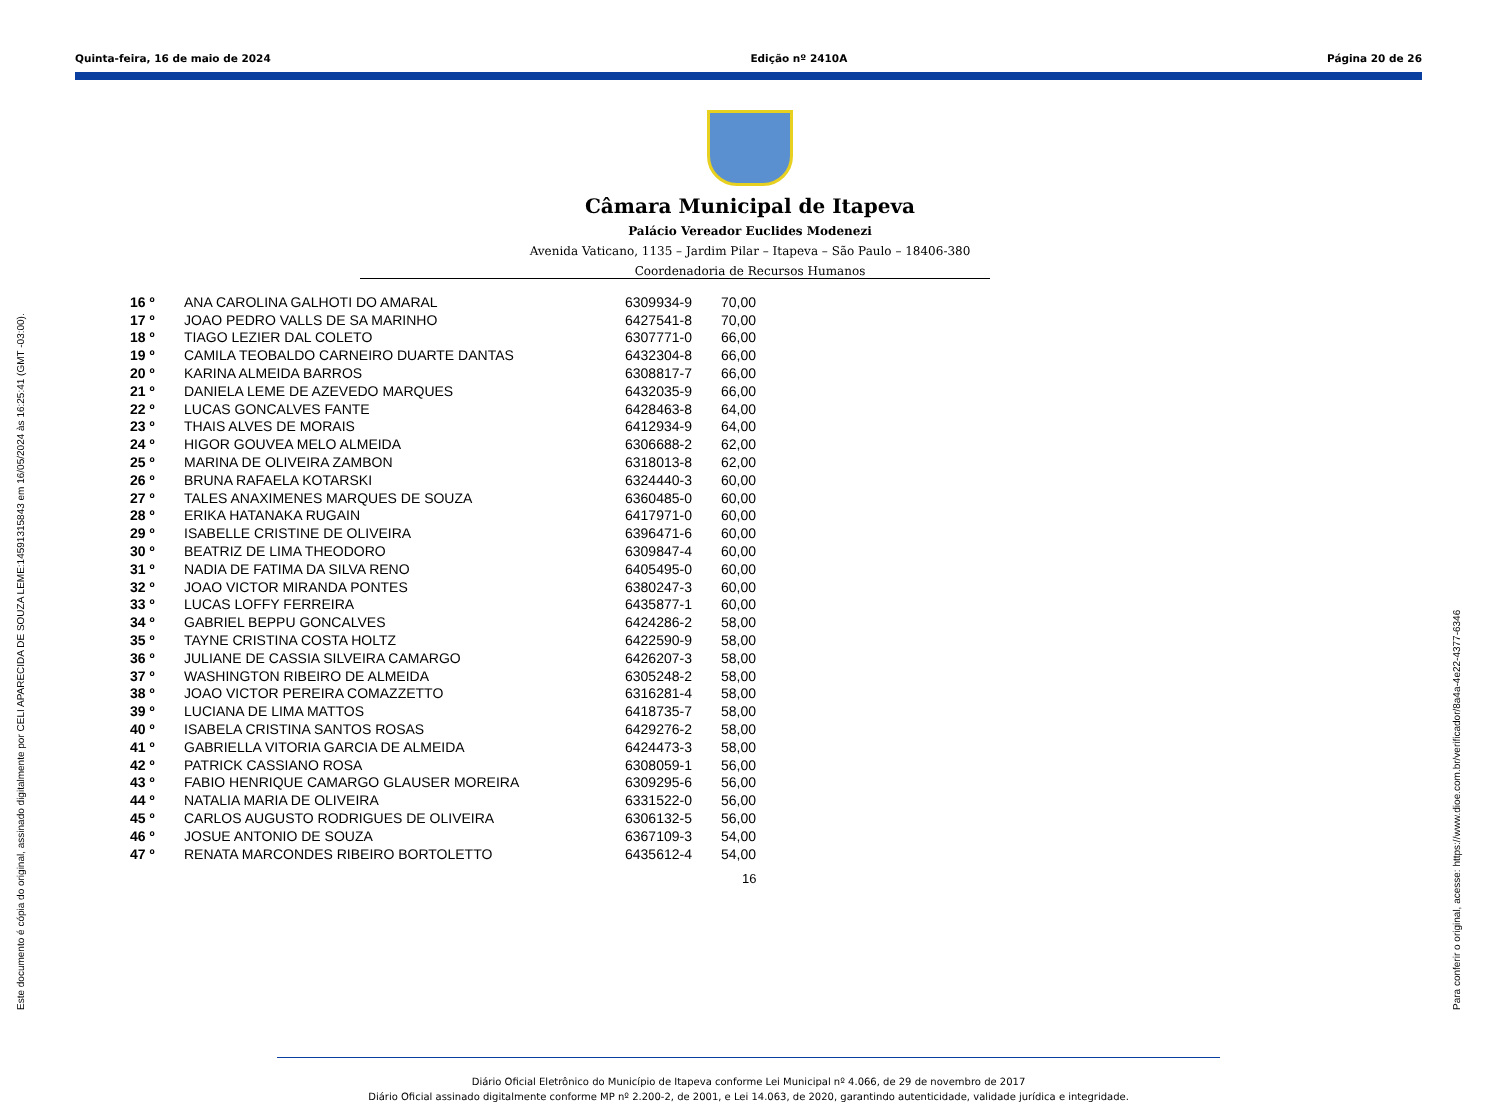Quinta-feira, 16 de maio de 2024 Edição nº 2410A Página 20 de 26
Câmara Municipal de Itapeva
Palácio Vereador Euclides Modenezi
Avenida Vaticano, 1135 – Jardim Pilar – Itapeva – São Paulo – 18406-380
Coordenadoria de Recursos Humanos
| 16 º | ANA CAROLINA GALHOTI DO AMARAL | 6309934-9 | 70,00 |
| 17 º | JOAO PEDRO VALLS DE SA MARINHO | 6427541-8 | 70,00 |
| 18 º | TIAGO LEZIER DAL COLETO | 6307771-0 | 66,00 |
| 19 º | CAMILA TEOBALDO CARNEIRO DUARTE DANTAS | 6432304-8 | 66,00 |
| 20 º | KARINA ALMEIDA BARROS | 6308817-7 | 66,00 |
| 21 º | DANIELA LEME DE AZEVEDO MARQUES | 6432035-9 | 66,00 |
| 22 º | LUCAS GONCALVES FANTE | 6428463-8 | 64,00 |
| 23 º | THAIS ALVES DE MORAIS | 6412934-9 | 64,00 |
| 24 º | HIGOR GOUVEA MELO ALMEIDA | 6306688-2 | 62,00 |
| 25 º | MARINA DE OLIVEIRA ZAMBON | 6318013-8 | 62,00 |
| 26 º | BRUNA RAFAELA KOTARSKI | 6324440-3 | 60,00 |
| 27 º | TALES ANAXIMENES MARQUES DE SOUZA | 6360485-0 | 60,00 |
| 28 º | ERIKA HATANAKA RUGAIN | 6417971-0 | 60,00 |
| 29 º | ISABELLE CRISTINE DE OLIVEIRA | 6396471-6 | 60,00 |
| 30 º | BEATRIZ DE LIMA THEODORO | 6309847-4 | 60,00 |
| 31 º | NADIA DE FATIMA DA SILVA RENO | 6405495-0 | 60,00 |
| 32 º | JOAO VICTOR MIRANDA PONTES | 6380247-3 | 60,00 |
| 33 º | LUCAS LOFFY FERREIRA | 6435877-1 | 60,00 |
| 34 º | GABRIEL BEPPU GONCALVES | 6424286-2 | 58,00 |
| 35 º | TAYNE CRISTINA COSTA HOLTZ | 6422590-9 | 58,00 |
| 36 º | JULIANE DE CASSIA SILVEIRA CAMARGO | 6426207-3 | 58,00 |
| 37 º | WASHINGTON RIBEIRO DE ALMEIDA | 6305248-2 | 58,00 |
| 38 º | JOAO VICTOR PEREIRA COMAZZETTO | 6316281-4 | 58,00 |
| 39 º | LUCIANA DE LIMA MATTOS | 6418735-7 | 58,00 |
| 40 º | ISABELA CRISTINA SANTOS ROSAS | 6429276-2 | 58,00 |
| 41 º | GABRIELLA VITORIA GARCIA DE ALMEIDA | 6424473-3 | 58,00 |
| 42 º | PATRICK CASSIANO ROSA | 6308059-1 | 56,00 |
| 43 º | FABIO HENRIQUE CAMARGO GLAUSER MOREIRA | 6309295-6 | 56,00 |
| 44 º | NATALIA MARIA DE OLIVEIRA | 6331522-0 | 56,00 |
| 45 º | CARLOS AUGUSTO RODRIGUES DE OLIVEIRA | 6306132-5 | 56,00 |
| 46 º | JOSUE ANTONIO DE SOUZA | 6367109-3 | 54,00 |
| 47 º | RENATA MARCONDES RIBEIRO BORTOLETTO | 6435612-4 | 54,00 |
16
Este documento é cópia do original, assinado digitalmente por CELI APARECIDA DE SOUZA LEME:14591315843 em 16/05/2024 às 16:25:41 (GMT -03:00). Para conferir o original, acesse: https://www.dioe.com.br/verificador/8a4a-4e22-4377-6346
Diário Oficial Eletrônico do Município de Itapeva conforme Lei Municipal nº 4.066, de 29 de novembro de 2017
Diário Oficial assinado digitalmente conforme MP nº 2.200-2, de 2001, e Lei 14.063, de 2020, garantindo autenticidade, validade jurídica e integridade.